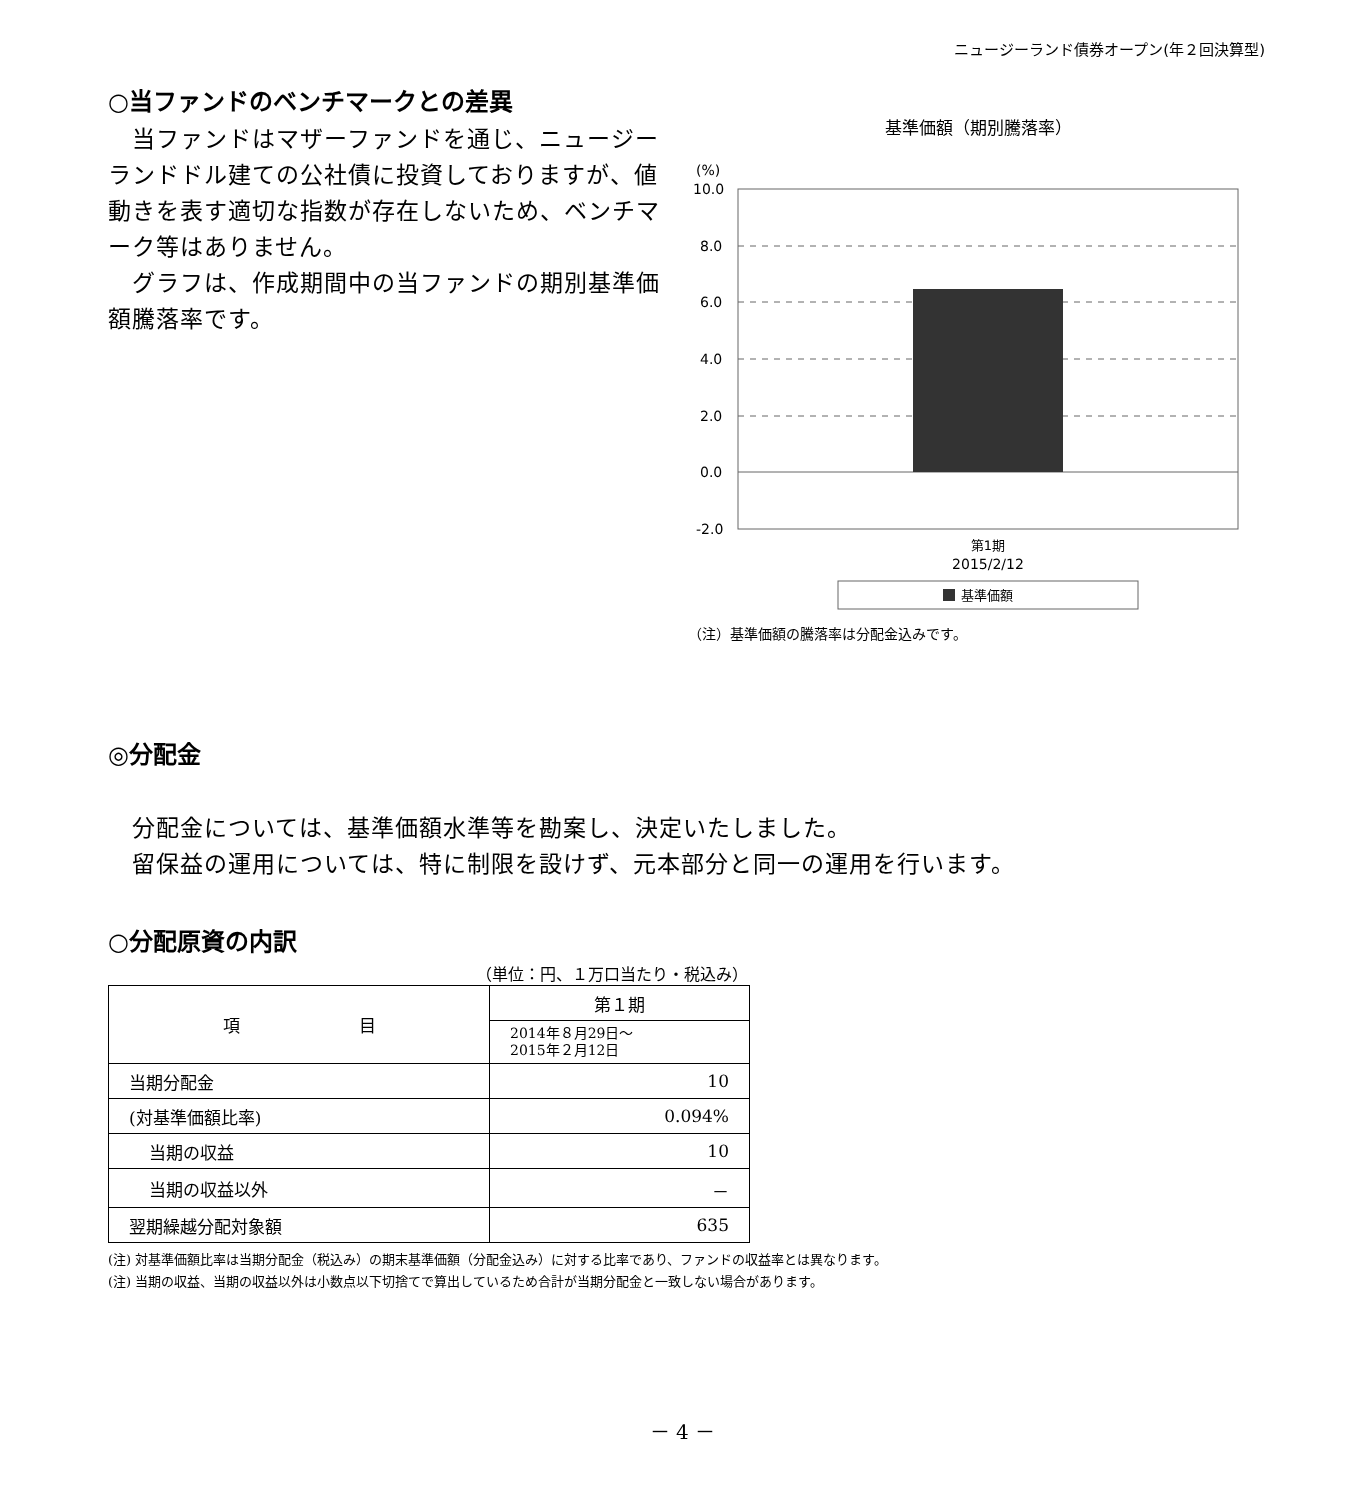ニュージーランド債券オープン(年２回決算型)
○当ファンドのベンチマークとの差異
　当ファンドはマザーファンドを通じ、ニュージーランドドル建ての公社債に投資しておりますが、値動きを表す適切な指数が存在しないため、ベンチマーク等はありません。
　グラフは、作成期間中の当ファンドの期別基準価額騰落率です。
基準価額（期別騰落率）
(%)
10.0
8.0
6.0
4.0
2.0
0.0
-2.0
第1期
2015/2/12
基準価額
（注）基準価額の騰落率は分配金込みです。
◎分配金
分配金については、基準価額水準等を勘案し、決定いたしました。
留保益の運用については、特に制限を設けず、元本部分と同一の運用を行います。
○分配原資の内訳
（単位：円、１万口当たり・税込み）
| 項 目 | 第１期 |
| | 2014年８月29日～ 2015年２月12日 |
| 当期分配金 | 10 |
| (対基準価額比率) | 0.094% |
| 当期の収益 | 10 |
| 当期の収益以外 | － |
| 翌期繰越分配対象額 | 635 |
(注) 対基準価額比率は当期分配金（税込み）の期末基準価額（分配金込み）に対する比率であり、ファンドの収益率とは異なります。
(注) 当期の収益、当期の収益以外は小数点以下切捨てで算出しているため合計が当期分配金と一致しない場合があります。
－ 4 －